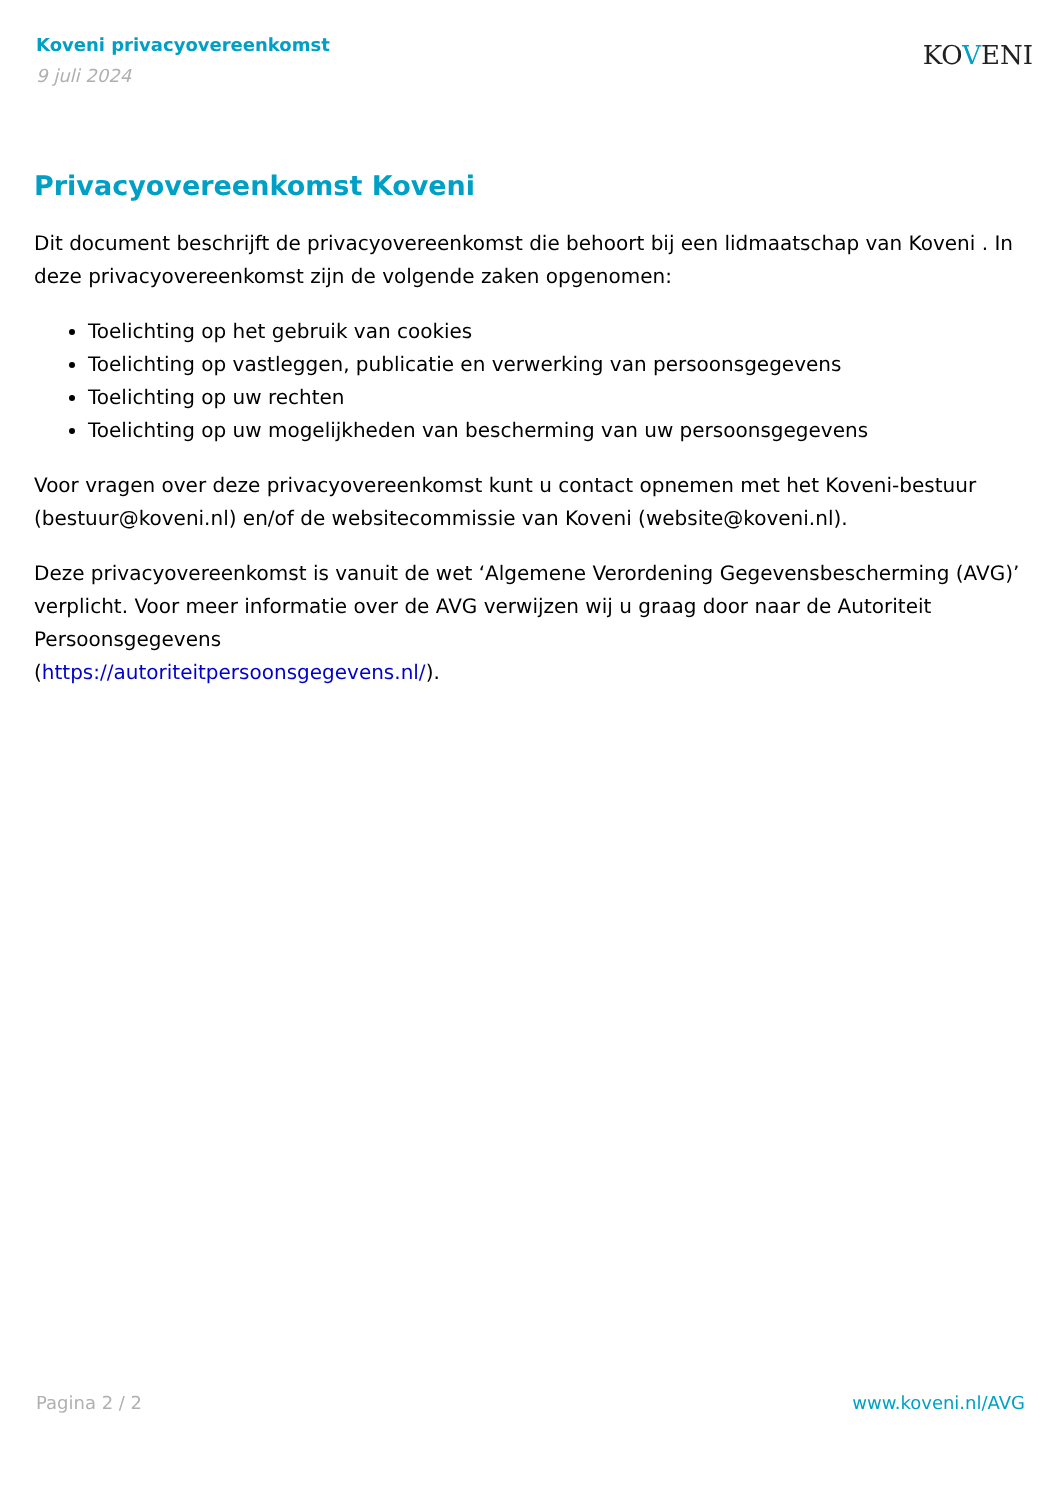Koveni privacyovereenkomst
9 juli 2024
KOVENI
Privacyovereenkomst Koveni
Dit document beschrijft de privacyovereenkomst die behoort bij een lidmaatschap van Koveni . In deze privacyovereenkomst zijn de volgende zaken opgenomen:
Toelichting op het gebruik van cookies
Toelichting op vastleggen, publicatie en verwerking van persoonsgegevens
Toelichting op uw rechten
Toelichting op uw mogelijkheden van bescherming van uw persoonsgegevens
Voor vragen over deze privacyovereenkomst kunt u contact opnemen met het Koveni-bestuur (bestuur@koveni.nl) en/of de websitecommissie van Koveni (website@koveni.nl).
Deze privacyovereenkomst is vanuit de wet ‘Algemene Verordening Gegevensbescherming (AVG)’ verplicht. Voor meer informatie over de AVG verwijzen wij u graag door naar de Autoriteit Persoonsgegevens
(https://autoriteitpersoonsgegevens.nl/).
Pagina 2 / 2 www.koveni.nl/AVG